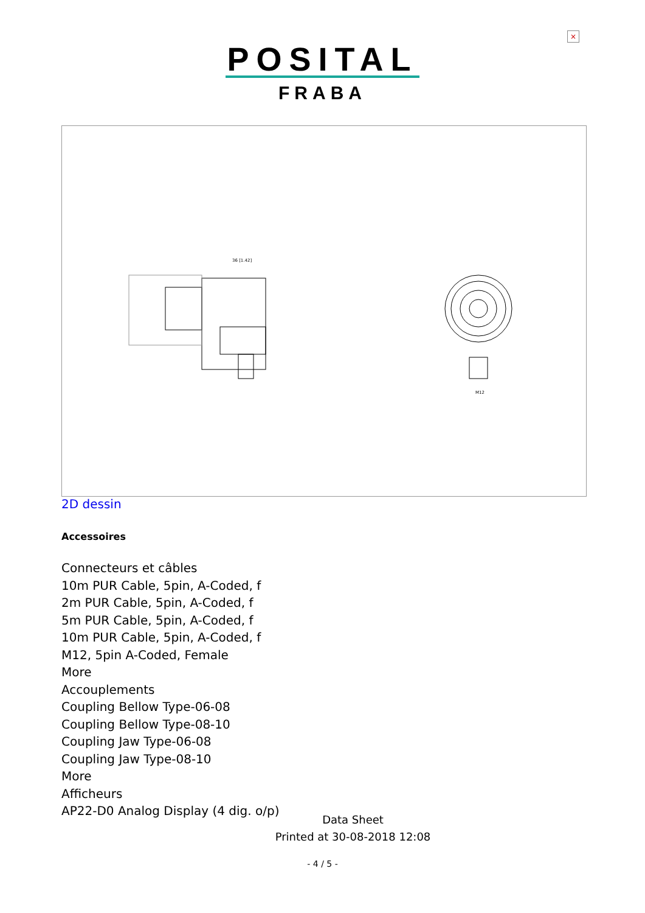×
POSITAL
FRABA
36 [1.42]
M12
2D dessin
Accessoires
Connecteurs et câbles
10m PUR Cable, 5pin, A-Coded, f
2m PUR Cable, 5pin, A-Coded, f
5m PUR Cable, 5pin, A-Coded, f
10m PUR Cable, 5pin, A-Coded, f
M12, 5pin A-Coded, Female
More
Accouplements
Coupling Bellow Type-06-08
Coupling Bellow Type-08-10
Coupling Jaw Type-06-08
Coupling Jaw Type-08-10
More
Afficheurs
AP22-D0 Analog Display (4 dig. o/p)
Data Sheet
Printed at 30-08-2018 12:08
- 4 / 5 -